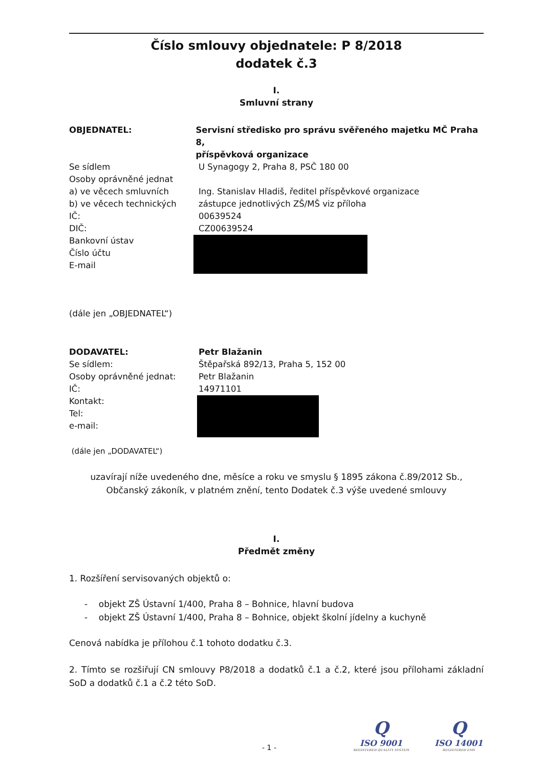Číslo smlouvy objednatele: P 8/2018
dodatek č.3
I.
Smluvní strany
OBJEDNATEL: Servisní středisko pro správu svěřeného majetku MČ Praha 8,
příspěvková organizace
Se sídlem U Synagogy 2, Praha 8, PSČ 180 00
Osoby oprávněné jednat
a) ve věcech smluvních Ing. Stanislav Hladiš, ředitel příspěvkové organizace
b) ve věcech technických zástupce jednotlivých ZŠ/MŠ viz příloha
IČ: 00639524
DIČ: CZ00639524
Bankovní ústav
Číslo účtu
E-mail
(dále jen „OBJEDNATEL“)
DODAVATEL: Petr Blažanin
Se sídlem: Štěpařská 892/13, Praha 5, 152 00
Osoby oprávněné jednat: Petr Blažanin
IČ: 14971101
Kontakt:
Tel:
e-mail:
(dále jen „DODAVATEL“)
uzavírají níže uvedeného dne, měsíce a roku ve smyslu § 1895 zákona č.89/2012 Sb.,
Občanský zákoník, v platném znění, tento Dodatek č.3 výše uvedené smlouvy
I.
Předmět změny
1. Rozšíření servisovaných objektů o:
- objekt ZŠ Ústavní 1/400, Praha 8 – Bohnice, hlavní budova
- objekt ZŠ Ústavní 1/400, Praha 8 – Bohnice, objekt školní jídelny a kuchyně
Cenová nabídka je přílohou č.1 tohoto dodatku č.3.
2. Tímto se rozšiřují CN smlouvy P8/2018 a dodatků č.1 a č.2, které jsou přílohami základní SoD a dodatků č.1 a č.2 této SoD.
- 1 -
Q
ISO 9001
REGISTERED QUALITY SYSTEM
Q
ISO 14001
REGISTERED EMS